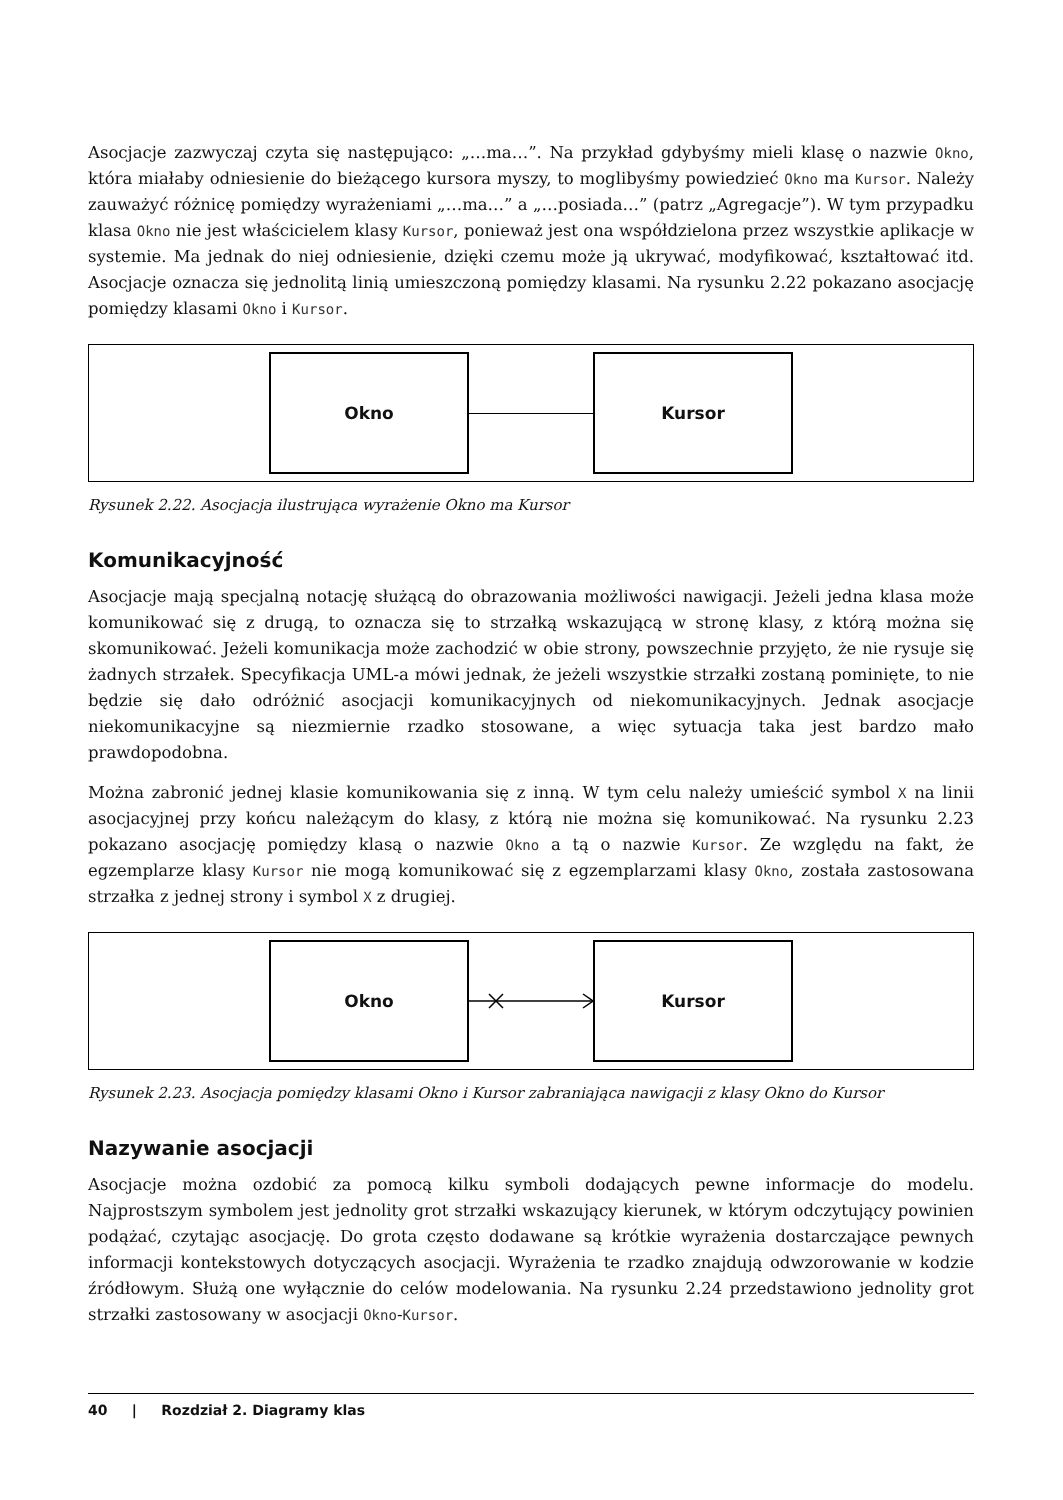Asocjacje zazwyczaj czyta się następująco: „…ma…”. Na przykład gdybyśmy mieli klasę o nazwie Okno, która miałaby odniesienie do bieżącego kursora myszy, to moglibyśmy powiedzieć Okno ma Kursor. Należy zauważyć różnicę pomiędzy wyrażeniami „…ma…” a „…posiada…” (patrz „Agregacje”). W tym przypadku klasa Okno nie jest właścicielem klasy Kursor, ponieważ jest ona współdzielona przez wszystkie aplikacje w systemie. Ma jednak do niej odniesienie, dzięki czemu może ją ukrywać, modyfikować, kształtować itd. Asocjacje oznacza się jednolitą linią umieszczoną pomiędzy klasami. Na rysunku 2.22 pokazano asocjację pomiędzy klasami Okno i Kursor.
Okno Kursor
Rysunek 2.22. Asocjacja ilustrująca wyrażenie Okno ma Kursor
Komunikacyjność
Asocjacje mają specjalną notację służącą do obrazowania możliwości nawigacji. Jeżeli jedna klasa może komunikować się z drugą, to oznacza się to strzałką wskazującą w stronę klasy, z którą można się skomunikować. Jeżeli komunikacja może zachodzić w obie strony, powszechnie przyjęto, że nie rysuje się żadnych strzałek. Specyfikacja UML-a mówi jednak, że jeżeli wszystkie strzałki zostaną pominięte, to nie będzie się dało odróżnić asocjacji komunikacyjnych od niekomunikacyjnych. Jednak asocjacje niekomunikacyjne są niezmiernie rzadko stosowane, a więc sytuacja taka jest bardzo mało prawdopodobna.
Można zabronić jednej klasie komunikowania się z inną. W tym celu należy umieścić symbol X na linii asocjacyjnej przy końcu należącym do klasy, z którą nie można się komunikować. Na rysunku 2.23 pokazano asocjację pomiędzy klasą o nazwie Okno a tą o nazwie Kursor. Ze względu na fakt, że egzemplarze klasy Kursor nie mogą komunikować się z egzemplarzami klasy Okno, została zastosowana strzałka z jednej strony i symbol X z drugiej.
Okno Kursor
Rysunek 2.23. Asocjacja pomiędzy klasami Okno i Kursor zabraniająca nawigacji z klasy Okno do Kursor
Nazywanie asocjacji
Asocjacje można ozdobić za pomocą kilku symboli dodających pewne informacje do modelu. Najprostszym symbolem jest jednolity grot strzałki wskazujący kierunek, w którym odczytujący powinien podążać, czytając asocjację. Do grota często dodawane są krótkie wyrażenia dostarczające pewnych informacji kontekstowych dotyczących asocjacji. Wyrażenia te rzadko znajdują odwzorowanie w kodzie źródłowym. Służą one wyłącznie do celów modelowania. Na rysunku 2.24 przedstawiono jednolity grot strzałki zastosowany w asocjacji Okno-Kursor.
40 | Rozdział 2. Diagramy klas